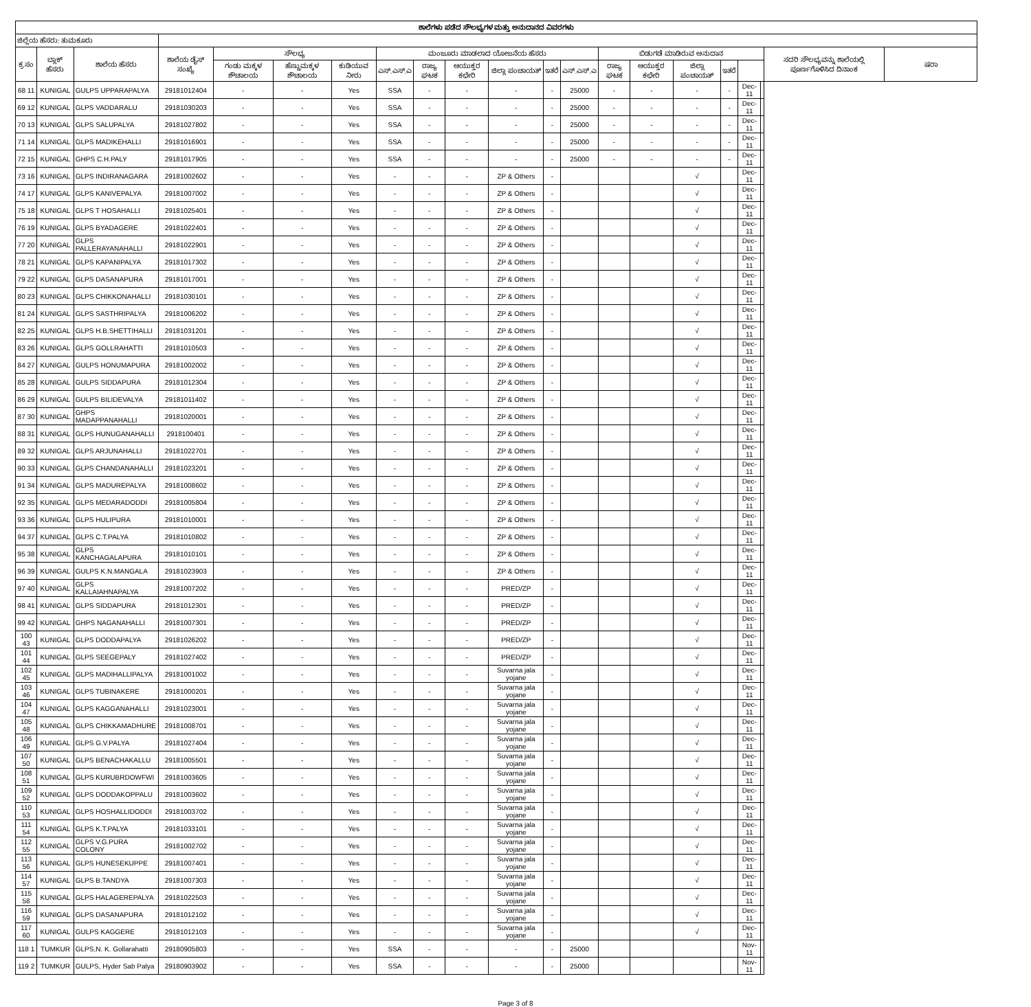| ಶಾಲೆಗಳು ಪಡೆದ ಸೌಲಭ್ಯಗಳ ಮತ್ತು ಅನುದಾನದ ವಿವರಗಳು | | | | | | | | | | | | | | | | | | | | |
| --- | --- | --- | --- | --- | --- | --- | --- | --- | --- | --- | --- | --- | --- | --- | --- | --- | --- | --- | --- | --- |
| ಜಿಲ್ಲೆಯ ಹೆಸರು: ತುಮಕೂರು | | | | | | | | | | | | | | | | | | | | |
| ಕ್ರ ಸಂ | ಬ್ಲಾಕ್ ಹೆಸರು | ಶಾಲೆಯ ಹೆಸರು | ಶಾಲೆಯ ಡೈಸ್ ಸಂಖ್ಯೆ | ಸೌಲಭ್ಯ | | | ಮಂಜೂರು ಮಾಡಲಾದ ಯೋಜನೆಯ ಹೆಸರು | | | | | | ಬಿಡುಗಡೆ ಮಾಡಿರುವ ಅನುದಾನ | | | | | | ಸದರಿ ಸೌಲಭ್ಯವನ್ನು ಶಾಲೆಯಲ್ಲಿ ಪೂರ್ಣಗೊಳಿಸಿದ ದಿನಾಂಕ | ಷರಾ |
| | | | | ಗಂಡು ಮಕ್ಕಳ ಶೌಚಾಲಯ | ಹೆಣ್ಣುಮಕ್ಕಳ ಶೌಚಾಲಯ | ಕುಡಿಯುವ ನೀರು | ಎಸ್.ಎಸ್.ಎ | ರಾಜ್ಯ ಘಟಕ | ಆಯುಕ್ತರ ಕಛೇರಿ | ಜಿಲ್ಲಾ ಪಂಚಾಯತ್ | ಇತರೆ | ಎಸ್.ಎಸ್.ಎ | ರಾಜ್ಯ ಘಟಕ | ಆಯುಕ್ತರ ಕಛೇರಿ | ಜಿಲ್ಲಾ ಪಂಚಾಯತ್ | ಇತರೆ | | | | |
| 68 11 | KUNIGAL | GULPS UPPARAPALYA | 29181012404 | - | - | Yes | SSA | - | - | - | - | 25000 | - | - | - | - | Dec-11 | | | |
| 69 12 | KUNIGAL | GLPS VADDARALU | 29181030203 | - | - | Yes | SSA | - | - | - | - | 25000 | - | - | - | - | Dec-11 | | | |
| 70 13 | KUNIGAL | GLPS SALUPALYA | 29181027802 | - | - | Yes | SSA | - | - | - | - | 25000 | - | - | - | - | Dec-11 | | | |
| 71 14 | KUNIGAL | GLPS MADIKEHALLI | 29181016901 | - | - | Yes | SSA | - | - | - | - | 25000 | - | - | - | - | Dec-11 | | | |
| 72 15 | KUNIGAL | GHPS C.H.PALY | 29181017905 | - | - | Yes | SSA | - | - | - | - | 25000 | - | - | - | - | Dec-11 | | | |
| 73 16 | KUNIGAL | GLPS INDIRANAGARA | 29181002602 | - | - | Yes | - | - | - | ZP & Others | - | | | | √ | | Dec-11 | | | |
| 74 17 | KUNIGAL | GLPS KANIVEPALYA | 29181007002 | - | - | Yes | - | - | - | ZP & Others | - | | | | √ | | Dec-11 | | | |
| 75 18 | KUNIGAL | GLPS T HOSAHALLI | 29181025401 | - | - | Yes | - | - | - | ZP & Others | - | | | | √ | | Dec-11 | | | |
| 76 19 | KUNIGAL | GLPS BYADAGERE | 29181022401 | - | - | Yes | - | - | - | ZP & Others | - | | | | √ | | Dec-11 | | | |
| 77 20 | KUNIGAL | GLPS PALLERAYANAHALLI | 29181022901 | - | - | Yes | - | - | - | ZP & Others | - | | | | √ | | Dec-11 | | | |
| 78 21 | KUNIGAL | GLPS KAPANIPALYA | 29181017302 | - | - | Yes | - | - | - | ZP & Others | - | | | | √ | | Dec-11 | | | |
| 79 22 | KUNIGAL | GLPS DASANAPURA | 29181017001 | - | - | Yes | - | - | - | ZP & Others | - | | | | √ | | Dec-11 | | | |
| 80 23 | KUNIGAL | GLPS CHIKKONAHALLI | 29181030101 | - | - | Yes | - | - | - | ZP & Others | - | | | | √ | | Dec-11 | | | |
| 81 24 | KUNIGAL | GLPS SASTHRIPALYA | 29181006202 | - | - | Yes | - | - | - | ZP & Others | - | | | | √ | | Dec-11 | | | |
| 82 25 | KUNIGAL | GLPS H.B.SHETTIHALLI | 29181031201 | - | - | Yes | - | - | - | ZP & Others | - | | | | √ | | Dec-11 | | | |
| 83 26 | KUNIGAL | GLPS GOLLRAHATTI | 29181010503 | - | - | Yes | - | - | - | ZP & Others | - | | | | √ | | Dec-11 | | | |
| 84 27 | KUNIGAL | GULPS HONUMAPURA | 29181002002 | - | - | Yes | - | - | - | ZP & Others | - | | | | √ | | Dec-11 | | | |
| 85 28 | KUNIGAL | GULPS SIDDAPURA | 29181012304 | - | - | Yes | - | - | - | ZP & Others | - | | | | √ | | Dec-11 | | | |
| 86 29 | KUNIGAL | GULPS BILIDEVALYA | 29181011402 | - | - | Yes | - | - | - | ZP & Others | - | | | | √ | | Dec-11 | | | |
| 87 30 | KUNIGAL | GHPS MADAPPANAHALLI | 29181020001 | - | - | Yes | - | - | - | ZP & Others | - | | | | √ | | Dec-11 | | | |
| 88 31 | KUNIGAL | GLPS HUNUGANAHALLI | 2918100401 | - | - | Yes | - | - | - | ZP & Others | - | | | | √ | | Dec-11 | | | |
| 89 32 | KUNIGAL | GLPS ARJUNAHALLI | 29181022701 | - | - | Yes | - | - | - | ZP & Others | - | | | | √ | | Dec-11 | | | |
| 90 33 | KUNIGAL | GLPS CHANDANAHALLI | 29181023201 | - | - | Yes | - | - | - | ZP & Others | - | | | | √ | | Dec-11 | | | |
| 91 34 | KUNIGAL | GLPS MADUREPALYA | 29181008602 | - | - | Yes | - | - | - | ZP & Others | - | | | | √ | | Dec-11 | | | |
| 92 35 | KUNIGAL | GLPS MEDARADODDI | 29181005804 | - | - | Yes | - | - | - | ZP & Others | - | | | | √ | | Dec-11 | | | |
| 93 36 | KUNIGAL | GLPS HULIPURA | 29181010001 | - | - | Yes | - | - | - | ZP & Others | - | | | | √ | | Dec-11 | | | |
| 94 37 | KUNIGAL | GLPS C.T.PALYA | 29181010802 | - | - | Yes | - | - | - | ZP & Others | - | | | | √ | | Dec-11 | | | |
| 95 38 | KUNIGAL | GLPS KANCHAGALAPURA | 29181010101 | - | - | Yes | - | - | - | ZP & Others | - | | | | √ | | Dec-11 | | | |
| 96 39 | KUNIGAL | GULPS K.N.MANGALA | 29181023903 | - | - | Yes | - | - | - | ZP & Others | - | | | | √ | | Dec-11 | | | |
| 97 40 | KUNIGAL | GLPS KALLAIAHNAPALYA | 29181007202 | - | - | Yes | - | - | - | PRED/ZP | - | | | | √ | | Dec-11 | | | |
| 98 41 | KUNIGAL | GLPS SIDDAPURA | 29181012301 | - | - | Yes | - | - | - | PRED/ZP | - | | | | √ | | Dec-11 | | | |
| 99 42 | KUNIGAL | GHPS NAGANAHALLI | 29181007301 | - | - | Yes | - | - | - | PRED/ZP | - | | | | √ | | Dec-11 | | | |
| 100 43 | KUNIGAL | GLPS DODDAPALYA | 29181026202 | - | - | Yes | - | - | - | PRED/ZP | - | | | | √ | | Dec-11 | | | |
| 101 44 | KUNIGAL | GLPS SEEGEPALY | 29181027402 | - | - | Yes | - | - | - | PRED/ZP | - | | | | √ | | Dec-11 | | | |
| 102 45 | KUNIGAL | GLPS MADIHALLIPALYA | 29181001002 | - | - | Yes | - | - | - | Suvarna jala yojane | - | | | | √ | | Dec-11 | | | |
| 103 46 | KUNIGAL | GLPS TUBINAKERE | 29181000201 | - | - | Yes | - | - | - | Suvarna jala yojane | - | | | | √ | | Dec-11 | | | |
| 104 47 | KUNIGAL | GLPS KAGGANAHALLI | 29181023001 | - | - | Yes | - | - | - | Suvarna jala yojane | - | | | | √ | | Dec-11 | | | |
| 105 48 | KUNIGAL | GLPS CHIKKAMADHURE | 29181008701 | - | - | Yes | - | - | - | Suvarna jala yojane | - | | | | √ | | Dec-11 | | | |
| 106 49 | KUNIGAL | GLPS G.V.PALYA | 29181027404 | - | - | Yes | - | - | - | Suvarna jala yojane | - | | | | √ | | Dec-11 | | | |
| 107 50 | KUNIGAL | GLPS BENACHAKALLU | 29181005501 | - | - | Yes | - | - | - | Suvarna jala yojane | - | | | | √ | | Dec-11 | | | |
| 108 51 | KUNIGAL | GLPS KURUBRDOWFWI | 29181003605 | - | - | Yes | - | - | - | Suvarna jala yojane | - | | | | √ | | Dec-11 | | | |
| 109 52 | KUNIGAL | GLPS DODDAKOPPALU | 29181003602 | - | - | Yes | - | - | - | Suvarna jala yojane | - | | | | √ | | Dec-11 | | | |
| 110 53 | KUNIGAL | GLPS HOSHALLIDODDI | 29181003702 | - | - | Yes | - | - | - | Suvarna jala yojane | - | | | | √ | | Dec-11 | | | |
| 111 54 | KUNIGAL | GLPS K.T.PALYA | 29181033101 | - | - | Yes | - | - | - | Suvarna jala yojane | - | | | | √ | | Dec-11 | | | |
| 112 55 | KUNIGAL | GLPS V.G.PURA COLONY | 29181002702 | - | - | Yes | - | - | - | Suvarna jala yojane | - | | | | √ | | Dec-11 | | | |
| 113 56 | KUNIGAL | GLPS HUNESEKUPPE | 29181007401 | - | - | Yes | - | - | - | Suvarna jala yojane | - | | | | √ | | Dec-11 | | | |
| 114 57 | KUNIGAL | GLPS B.TANDYA | 29181007303 | - | - | Yes | - | - | - | Suvarna jala yojane | - | | | | √ | | Dec-11 | | | |
| 115 58 | KUNIGAL | GLPS HALAGEREPALYA | 29181022503 | - | - | Yes | - | - | - | Suvarna jala yojane | - | | | | √ | | Dec-11 | | | |
| 116 59 | KUNIGAL | GLPS DASANAPURA | 29181012102 | - | - | Yes | - | - | - | Suvarna jala yojane | - | | | | √ | | Dec-11 | | | |
| 117 60 | KUNIGAL | GULPS KAGGERE | 29181012103 | - | - | Yes | - | - | - | Suvarna jala yojane | - | | | | √ | | Dec-11 | | | |
| 118 1 | TUMKUR | GLPS,N. K. Gollarahatti | 29180905803 | - | - | Yes | SSA | - | - | - | - | 25000 | | | | | Nov-11 | | | |
| 119 2 | TUMKUR | GULPS, Hyder Sab Palya | 29180903902 | - | - | Yes | SSA | - | - | - | - | 25000 | | | | | Nov-11 | | | |
Page 3 of 8